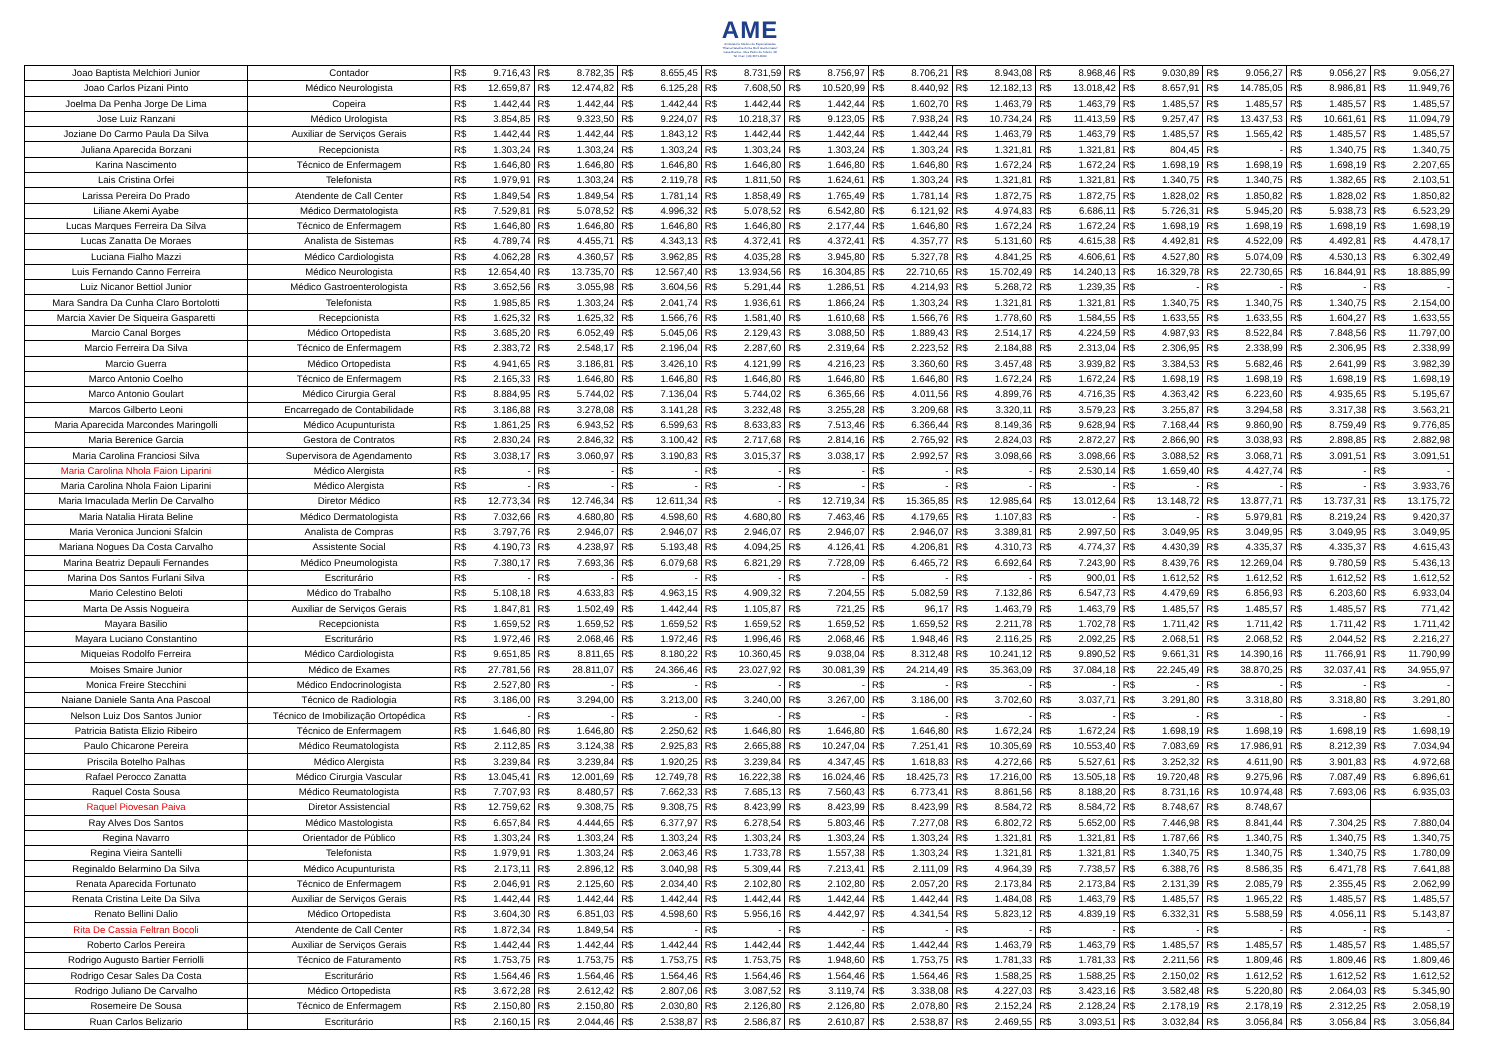AME
Ambulatório Médico de Especialidades
"Eliana Natalina Zonta Merli Giantomassi"
Casa Branca - Rua Pedro de Toledo, 48
Tel / Fax: (19) 3671-8000
| Joao Baptista Melchiori Junior | Contador | R$ 9.716,43 | R$ 8.782,35 | R$ 8.655,45 | R$ 8.731,59 | R$ 8.756,97 | R$ 8.706,21 | R$ 8.943,08 | R$ 8.968,46 | R$ 9.030,89 | R$ 9.056,27 | R$ 9.056,27 | R$ 9.056,27 |
| Joao Carlos Pizani Pinto | Médico Neurologista | R$ 12.659,87 | R$ 12.474,82 | R$ 6.125,28 | R$ 7.608,50 | R$ 10.520,99 | R$ 8.440,92 | R$ 12.182,13 | R$ 13.018,42 | R$ 8.657,91 | R$ 14.785,05 | R$ 8.986,81 | R$ 11.949,76 |
| Joelma Da Penha Jorge De Lima | Copeira | R$ 1.442,44 | R$ 1.442,44 | R$ 1.442,44 | R$ 1.442,44 | R$ 1.442,44 | R$ 1.602,70 | R$ 1.463,79 | R$ 1.463,79 | R$ 1.485,57 | R$ 1.485,57 | R$ 1.485,57 | R$ 1.485,57 |
| Jose Luiz Ranzani | Médico Urologista | R$ 3.854,85 | R$ 9.323,50 | R$ 9.224,07 | R$ 10.218,37 | R$ 9.123,05 | R$ 7.938,24 | R$ 10.734,24 | R$ 11.413,59 | R$ 9.257,47 | R$ 13.437,53 | R$ 10.661,61 | R$ 11.094,79 |
| Joziane Do Carmo Paula Da Silva | Auxiliar de Serviços Gerais | R$ 1.442,44 | R$ 1.442,44 | R$ 1.843,12 | R$ 1.442,44 | R$ 1.442,44 | R$ 1.442,44 | R$ 1.463,79 | R$ 1.463,79 | R$ 1.485,57 | R$ 1.565,42 | R$ 1.485,57 | R$ 1.485,57 |
| Juliana Aparecida Borzani | Recepcionista | R$ 1.303,24 | R$ 1.303,24 | R$ 1.303,24 | R$ 1.303,24 | R$ 1.303,24 | R$ 1.303,24 | R$ 1.321,81 | R$ 1.321,81 | R$ 804,45 | R$ - | R$ 1.340,75 | R$ 1.340,75 |
| Karina Nascimento | Técnico de Enfermagem | R$ 1.646,80 | R$ 1.646,80 | R$ 1.646,80 | R$ 1.646,80 | R$ 1.646,80 | R$ 1.646,80 | R$ 1.672,24 | R$ 1.672,24 | R$ 1.698,19 | R$ 1.698,19 | R$ 1.698,19 | R$ 2.207,65 |
| Lais Cristina Orfei | Telefonista | R$ 1.979,91 | R$ 1.303,24 | R$ 2.119,78 | R$ 1.811,50 | R$ 1.624,61 | R$ 1.303,24 | R$ 1.321,81 | R$ 1.321,81 | R$ 1.340,75 | R$ 1.340,75 | R$ 1.382,65 | R$ 2.103,51 |
| Larissa Pereira Do Prado | Atendente de Call Center | R$ 1.849,54 | R$ 1.849,54 | R$ 1.781,14 | R$ 1.858,49 | R$ 1.765,49 | R$ 1.781,14 | R$ 1.872,75 | R$ 1.872,75 | R$ 1.828,02 | R$ 1.850,82 | R$ 1.828,02 | R$ 1.850,82 |
| Liliane Akemi Ayabe | Médico Dermatologista | R$ 7.529,81 | R$ 5.078,52 | R$ 4.996,32 | R$ 5.078,52 | R$ 6.542,80 | R$ 6.121,92 | R$ 4.974,83 | R$ 6.686,11 | R$ 5.726,31 | R$ 5.945,20 | R$ 5.938,73 | R$ 6.523,29 |
| Lucas Marques Ferreira Da Silva | Técnico de Enfermagem | R$ 1.646,80 | R$ 1.646,80 | R$ 1.646,80 | R$ 1.646,80 | R$ 2.177,44 | R$ 1.646,80 | R$ 1.672,24 | R$ 1.672,24 | R$ 1.698,19 | R$ 1.698,19 | R$ 1.698,19 | R$ 1.698,19 |
| Lucas Zanatta De Moraes | Analista de Sistemas | R$ 4.789,74 | R$ 4.455,71 | R$ 4.343,13 | R$ 4.372,41 | R$ 4.372,41 | R$ 4.357,77 | R$ 5.131,60 | R$ 4.615,38 | R$ 4.492,81 | R$ 4.522,09 | R$ 4.492,81 | R$ 4.478,17 |
| Luciana Fialho Mazzi | Médico Cardiologista | R$ 4.062,28 | R$ 4.360,57 | R$ 3.962,85 | R$ 4.035,28 | R$ 3.945,80 | R$ 5.327,78 | R$ 4.841,25 | R$ 4.606,61 | R$ 4.527,80 | R$ 5.074,09 | R$ 4.530,13 | R$ 6.302,49 |
| Luis Fernando Canno Ferreira | Médico Neurologista | R$ 12.654,40 | R$ 13.735,70 | R$ 12.567,40 | R$ 13.934,56 | R$ 16.304,85 | R$ 22.710,65 | R$ 15.702,49 | R$ 14.240,13 | R$ 16.329,78 | R$ 22.730,65 | R$ 16.844,91 | R$ 18.885,99 |
| Luiz Nicanor Bettiol Junior | Médico Gastroenterologista | R$ 3.652,56 | R$ 3.055,98 | R$ 3.604,56 | R$ 5.291,44 | R$ 1.286,51 | R$ 4.214,93 | R$ 5.268,72 | R$ 1.239,35 | R$ - | R$ - | R$ - | R$ - |
| Mara Sandra Da Cunha Claro Bortolotti | Telefonista | R$ 1.985,85 | R$ 1.303,24 | R$ 2.041,74 | R$ 1.936,61 | R$ 1.866,24 | R$ 1.303,24 | R$ 1.321,81 | R$ 1.321,81 | R$ 1.340,75 | R$ 1.340,75 | R$ 1.340,75 | R$ 2.154,00 |
| Marcia Xavier De Siqueira Gasparetti | Recepcionista | R$ 1.625,32 | R$ 1.625,32 | R$ 1.566,76 | R$ 1.581,40 | R$ 1.610,68 | R$ 1.566,76 | R$ 1.778,60 | R$ 1.584,55 | R$ 1.633,55 | R$ 1.633,55 | R$ 1.604,27 | R$ 1.633,55 |
| Marcio Canal Borges | Médico Ortopedista | R$ 3.685,20 | R$ 6.052,49 | R$ 5.045,06 | R$ 2.129,43 | R$ 3.088,50 | R$ 1.889,43 | R$ 2.514,17 | R$ 4.224,59 | R$ 4.987,93 | R$ 8.522,84 | R$ 7.848,56 | R$ 11.797,00 |
| Marcio Ferreira Da Silva | Técnico de Enfermagem | R$ 2.383,72 | R$ 2.548,17 | R$ 2.196,04 | R$ 2.287,60 | R$ 2.319,64 | R$ 2.223,52 | R$ 2.184,88 | R$ 2.313,04 | R$ 2.306,95 | R$ 2.338,99 | R$ 2.306,95 | R$ 2.338,99 |
| Marcio Guerra | Médico Ortopedista | R$ 4.941,65 | R$ 3.186,81 | R$ 3.426,10 | R$ 4.121,99 | R$ 4.216,23 | R$ 3.360,60 | R$ 3.457,48 | R$ 3.939,82 | R$ 3.384,53 | R$ 5.682,46 | R$ 2.641,99 | R$ 3.982,39 |
| Marco Antonio Coelho | Técnico de Enfermagem | R$ 2.165,33 | R$ 1.646,80 | R$ 1.646,80 | R$ 1.646,80 | R$ 1.646,80 | R$ 1.646,80 | R$ 1.672,24 | R$ 1.672,24 | R$ 1.698,19 | R$ 1.698,19 | R$ 1.698,19 | R$ 1.698,19 |
| Marco Antonio Goulart | Médico Cirurgia Geral | R$ 8.884,95 | R$ 5.744,02 | R$ 7.136,04 | R$ 5.744,02 | R$ 6.365,66 | R$ 4.011,56 | R$ 4.899,76 | R$ 4.716,35 | R$ 4.363,42 | R$ 6.223,60 | R$ 4.935,65 | R$ 5.195,67 |
| Marcos Gilberto Leoni | Encarregado de Contabilidade | R$ 3.186,88 | R$ 3.278,08 | R$ 3.141,28 | R$ 3.232,48 | R$ 3.255,28 | R$ 3.209,68 | R$ 3.320,11 | R$ 3.579,23 | R$ 3.255,87 | R$ 3.294,58 | R$ 3.317,38 | R$ 3.563,21 |
| Maria Aparecida Marcondes Maringolli | Médico Acupunturista | R$ 1.861,25 | R$ 6.943,52 | R$ 6.599,63 | R$ 8.633,83 | R$ 7.513,46 | R$ 6.366,44 | R$ 8.149,36 | R$ 9.628,94 | R$ 7.168,44 | R$ 9.860,90 | R$ 8.759,49 | R$ 9.776,85 |
| Maria Berenice Garcia | Gestora de Contratos | R$ 2.830,24 | R$ 2.846,32 | R$ 3.100,42 | R$ 2.717,68 | R$ 2.814,16 | R$ 2.765,92 | R$ 2.824,03 | R$ 2.872,27 | R$ 2.866,90 | R$ 3.038,93 | R$ 2.898,85 | R$ 2.882,98 |
| Maria Carolina Franciosi Silva | Supervisora de Agendamento | R$ 3.038,17 | R$ 3.060,97 | R$ 3.190,83 | R$ 3.015,37 | R$ 3.038,17 | R$ 2.992,57 | R$ 3.098,66 | R$ 3.098,66 | R$ 3.088,52 | R$ 3.068,71 | R$ 3.091,51 | R$ 3.091,51 |
| Maria Carolina Nhola Faion Liparini | Médico Alergista | R$ - | R$ - | R$ - | R$ - | R$ - | R$ - | R$ - | R$ 2.530,14 | R$ 1.659,40 | R$ 4.427,74 | R$ - | R$ - |
| Maria Carolina Nhola Faion Liparini | Médico Alergista | R$ - | R$ - | R$ - | R$ - | R$ - | R$ - | R$ - | R$ - | R$ - | R$ - | R$ - | R$ 3.933,76 |
| Maria Imaculada Merlin De Carvalho | Diretor Médico | R$ 12.773,34 | R$ 12.746,34 | R$ 12.611,34 | R$ - | R$ 12.719,34 | R$ 15.365,85 | R$ 12.985,64 | R$ 13.012,64 | R$ 13.148,72 | R$ 13.877,71 | R$ 13.737,31 | R$ 13.175,72 |
| Maria Natalia Hirata Beline | Médico Dermatologista | R$ 7.032,66 | R$ 4.680,80 | R$ 4.598,60 | R$ 4.680,80 | R$ 7.463,46 | R$ 4.179,65 | R$ 1.107,83 | R$ - | R$ - | R$ 5.979,81 | R$ 8.219,24 | R$ 9.420,37 |
| Maria Veronica Juncioni Sfalcin | Analista de Compras | R$ 3.797,76 | R$ 2.946,07 | R$ 2.946,07 | R$ 2.946,07 | R$ 2.946,07 | R$ 2.946,07 | R$ 3.389,81 | R$ 2.997,50 | R$ 3.049,95 | R$ 3.049,95 | R$ 3.049,95 | R$ 3.049,95 |
| Mariana Nogues Da Costa Carvalho | Assistente Social | R$ 4.190,73 | R$ 4.238,97 | R$ 5.193,48 | R$ 4.094,25 | R$ 4.126,41 | R$ 4.206,81 | R$ 4.310,73 | R$ 4.774,37 | R$ 4.430,39 | R$ 4.335,37 | R$ 4.335,37 | R$ 4.615,43 |
| Marina Beatriz Depauli Fernandes | Médico Pneumologista | R$ 7.380,17 | R$ 7.693,36 | R$ 6.079,68 | R$ 6.821,29 | R$ 7.728,09 | R$ 6.465,72 | R$ 6.692,64 | R$ 7.243,90 | R$ 8.439,76 | R$ 12.269,04 | R$ 9.780,59 | R$ 5.436,13 |
| Marina Dos Santos Furlani Silva | Escriturário | R$ - | R$ - | R$ - | R$ - | R$ - | R$ - | R$ - | R$ 900,01 | R$ 1.612,52 | R$ 1.612,52 | R$ 1.612,52 | R$ 1.612,52 |
| Mario Celestino Beloti | Médico do Trabalho | R$ 5.108,18 | R$ 4.633,83 | R$ 4.963,15 | R$ 4.909,32 | R$ 7.204,55 | R$ 5.082,59 | R$ 7.132,86 | R$ 6.547,73 | R$ 4.479,69 | R$ 6.856,93 | R$ 6.203,60 | R$ 6.933,04 |
| Marta De Assis Nogueira | Auxiliar de Serviços Gerais | R$ 1.847,81 | R$ 1.502,49 | R$ 1.442,44 | R$ 1.105,87 | R$ 721,25 | R$ 96,17 | R$ 1.463,79 | R$ 1.463,79 | R$ 1.485,57 | R$ 1.485,57 | R$ 1.485,57 | R$ 771,42 |
| Mayara Basilio | Recepcionista | R$ 1.659,52 | R$ 1.659,52 | R$ 1.659,52 | R$ 1.659,52 | R$ 1.659,52 | R$ 1.659,52 | R$ 2.211,78 | R$ 1.702,78 | R$ 1.711,42 | R$ 1.711,42 | R$ 1.711,42 | R$ 1.711,42 |
| Mayara Luciano Constantino | Escriturário | R$ 1.972,46 | R$ 2.068,46 | R$ 1.972,46 | R$ 1.996,46 | R$ 2.068,46 | R$ 1.948,46 | R$ 2.116,25 | R$ 2.092,25 | R$ 2.068,51 | R$ 2.068,52 | R$ 2.044,52 | R$ 2.216,27 |
| Miqueias Rodolfo Ferreira | Médico Cardiologista | R$ 9.651,85 | R$ 8.811,65 | R$ 8.180,22 | R$ 10.360,45 | R$ 9.038,04 | R$ 8.312,48 | R$ 10.241,12 | R$ 9.890,52 | R$ 9.661,31 | R$ 14.390,16 | R$ 11.766,91 | R$ 11.790,99 |
| Moises Smaire Junior | Médico de Exames | R$ 27.781,56 | R$ 28.811,07 | R$ 24.366,46 | R$ 23.027,92 | R$ 30.081,39 | R$ 24.214,49 | R$ 35.363,09 | R$ 37.084,18 | R$ 22.245,49 | R$ 38.870,25 | R$ 32.037,41 | R$ 34.955,97 |
| Monica Freire Stecchini | Médico Endocrinologista | R$ 2.527,80 | R$ - | R$ - | R$ - | R$ - | R$ - | R$ - | R$ - | R$ - | R$ - | R$ - | R$ - |
| Naiane Daniele Santa Ana Pascoal | Técnico de Radiologia | R$ 3.186,00 | R$ 3.294,00 | R$ 3.213,00 | R$ 3.240,00 | R$ 3.267,00 | R$ 3.186,00 | R$ 3.702,60 | R$ 3.037,71 | R$ 3.291,80 | R$ 3.318,80 | R$ 3.318,80 | R$ 3.291,80 |
| Nelson Luiz Dos Santos Junior | Técnico de Imobilização Ortopédica | R$ - | R$ - | R$ - | R$ - | R$ - | R$ - | R$ - | R$ - | R$ - | R$ - | R$ - | R$ - |
| Patricia Batista Elizio Ribeiro | Técnico de Enfermagem | R$ 1.646,80 | R$ 1.646,80 | R$ 2.250,62 | R$ 1.646,80 | R$ 1.646,80 | R$ 1.646,80 | R$ 1.672,24 | R$ 1.672,24 | R$ 1.698,19 | R$ 1.698,19 | R$ 1.698,19 | R$ 1.698,19 |
| Paulo Chicarone Pereira | Médico Reumatologista | R$ 2.112,85 | R$ 3.124,38 | R$ 2.925,83 | R$ 2.665,88 | R$ 10.247,04 | R$ 7.251,41 | R$ 10.305,69 | R$ 10.553,40 | R$ 7.083,69 | R$ 17.986,91 | R$ 8.212,39 | R$ 7.034,94 |
| Priscila Botelho Palhas | Médico Alergista | R$ 3.239,84 | R$ 3.239,84 | R$ 1.920,25 | R$ 3.239,84 | R$ 4.347,45 | R$ 1.618,83 | R$ 4.272,66 | R$ 5.527,61 | R$ 3.252,32 | R$ 4.611,90 | R$ 3.901,83 | R$ 4.972,68 |
| Rafael Perocco Zanatta | Médico Cirurgia Vascular | R$ 13.045,41 | R$ 12.001,69 | R$ 12.749,78 | R$ 16.222,38 | R$ 16.024,46 | R$ 18.425,73 | R$ 17.216,00 | R$ 13.505,18 | R$ 19.720,48 | R$ 9.275,96 | R$ 7.087,49 | R$ 6.896,61 |
| Raquel Costa Sousa | Médico Reumatologista | R$ 7.707,93 | R$ 8.480,57 | R$ 7.662,33 | R$ 7.685,13 | R$ 7.560,43 | R$ 6.773,41 | R$ 8.861,56 | R$ 8.188,20 | R$ 8.731,16 | R$ 10.974,48 | R$ 7.693,06 | R$ 6.935,03 |
| Raquel Piovesan Paiva | Diretor Assistencial | R$ 12.759,62 | R$ 9.308,75 | R$ 9.308,75 | R$ 8.423,99 | R$ 8.423,99 | R$ 8.423,99 | R$ 8.584,72 | R$ 8.584,72 | R$ 8.748,67 | R$ 8.748,67 | | |
| Ray Alves Dos Santos | Médico Mastologista | R$ 6.657,84 | R$ 4.444,65 | R$ 6.377,97 | R$ 6.278,54 | R$ 5.803,46 | R$ 7.277,08 | R$ 6.802,72 | R$ 5.652,00 | R$ 7.446,98 | R$ 8.841,44 | R$ 7.304,25 | R$ 7.880,04 |
| Regina Navarro | Orientador de Público | R$ 1.303,24 | R$ 1.303,24 | R$ 1.303,24 | R$ 1.303,24 | R$ 1.303,24 | R$ 1.303,24 | R$ 1.321,81 | R$ 1.321,81 | R$ 1.787,66 | R$ 1.340,75 | R$ 1.340,75 | R$ 1.340,75 |
| Regina Vieira Santelli | Telefonista | R$ 1.979,91 | R$ 1.303,24 | R$ 2.063,46 | R$ 1.733,78 | R$ 1.557,38 | R$ 1.303,24 | R$ 1.321,81 | R$ 1.321,81 | R$ 1.340,75 | R$ 1.340,75 | R$ 1.340,75 | R$ 1.780,09 |
| Reginaldo Belarmino Da Silva | Médico Acupunturista | R$ 2.173,11 | R$ 2.896,12 | R$ 3.040,98 | R$ 5.309,44 | R$ 7.213,41 | R$ 2.111,09 | R$ 4.964,39 | R$ 7.738,57 | R$ 6.388,76 | R$ 8.586,35 | R$ 6.471,78 | R$ 7.641,88 |
| Renata Aparecida Fortunato | Técnico de Enfermagem | R$ 2.046,91 | R$ 2.125,60 | R$ 2.034,40 | R$ 2.102,80 | R$ 2.102,80 | R$ 2.057,20 | R$ 2.173,84 | R$ 2.173,84 | R$ 2.131,39 | R$ 2.085,79 | R$ 2.355,45 | R$ 2.062,99 |
| Renata Cristina Leite Da Silva | Auxiliar de Serviços Gerais | R$ 1.442,44 | R$ 1.442,44 | R$ 1.442,44 | R$ 1.442,44 | R$ 1.442,44 | R$ 1.442,44 | R$ 1.484,08 | R$ 1.463,79 | R$ 1.485,57 | R$ 1.965,22 | R$ 1.485,57 | R$ 1.485,57 |
| Renato Bellini Dalio | Médico Ortopedista | R$ 3.604,30 | R$ 6.851,03 | R$ 4.598,60 | R$ 5.956,16 | R$ 4.442,97 | R$ 4.341,54 | R$ 5.823,12 | R$ 4.839,19 | R$ 6.332,31 | R$ 5.588,59 | R$ 4.056,11 | R$ 5.143,87 |
| Rita De Cassia Feltran Bocoli | Atendente de Call Center | R$ 1.872,34 | R$ 1.849,54 | R$ - | R$ - | R$ - | R$ - | R$ - | R$ - | R$ - | R$ - | R$ - | R$ - |
| Roberto Carlos Pereira | Auxiliar de Serviços Gerais | R$ 1.442,44 | R$ 1.442,44 | R$ 1.442,44 | R$ 1.442,44 | R$ 1.442,44 | R$ 1.442,44 | R$ 1.463,79 | R$ 1.463,79 | R$ 1.485,57 | R$ 1.485,57 | R$ 1.485,57 | R$ 1.485,57 |
| Rodrigo Augusto Bartier Ferriolli | Técnico de Faturamento | R$ 1.753,75 | R$ 1.753,75 | R$ 1.753,75 | R$ 1.753,75 | R$ 1.948,60 | R$ 1.753,75 | R$ 1.781,33 | R$ 1.781,33 | R$ 2.211,56 | R$ 1.809,46 | R$ 1.809,46 | R$ 1.809,46 |
| Rodrigo Cesar Sales Da Costa | Escriturário | R$ 1.564,46 | R$ 1.564,46 | R$ 1.564,46 | R$ 1.564,46 | R$ 1.564,46 | R$ 1.564,46 | R$ 1.588,25 | R$ 1.588,25 | R$ 2.150,02 | R$ 1.612,52 | R$ 1.612,52 | R$ 1.612,52 |
| Rodrigo Juliano De Carvalho | Médico Ortopedista | R$ 3.672,28 | R$ 2.612,42 | R$ 2.807,06 | R$ 3.087,52 | R$ 3.119,74 | R$ 3.338,08 | R$ 4.227,03 | R$ 3.423,16 | R$ 3.582,48 | R$ 5.220,80 | R$ 2.064,03 | R$ 5.345,90 |
| Rosemeire De Sousa | Técnico de Enfermagem | R$ 2.150,80 | R$ 2.150,80 | R$ 2.030,80 | R$ 2.126,80 | R$ 2.126,80 | R$ 2.078,80 | R$ 2.152,24 | R$ 2.128,24 | R$ 2.178,19 | R$ 2.178,19 | R$ 2.312,25 | R$ 2.058,19 |
| Ruan Carlos Belizario | Escriturário | R$ 2.160,15 | R$ 2.044,46 | R$ 2.538,87 | R$ 2.586,87 | R$ 2.610,87 | R$ 2.538,87 | R$ 2.469,55 | R$ 3.093,51 | R$ 3.032,84 | R$ 3.056,84 | R$ 3.056,84 | R$ 3.056,84 |